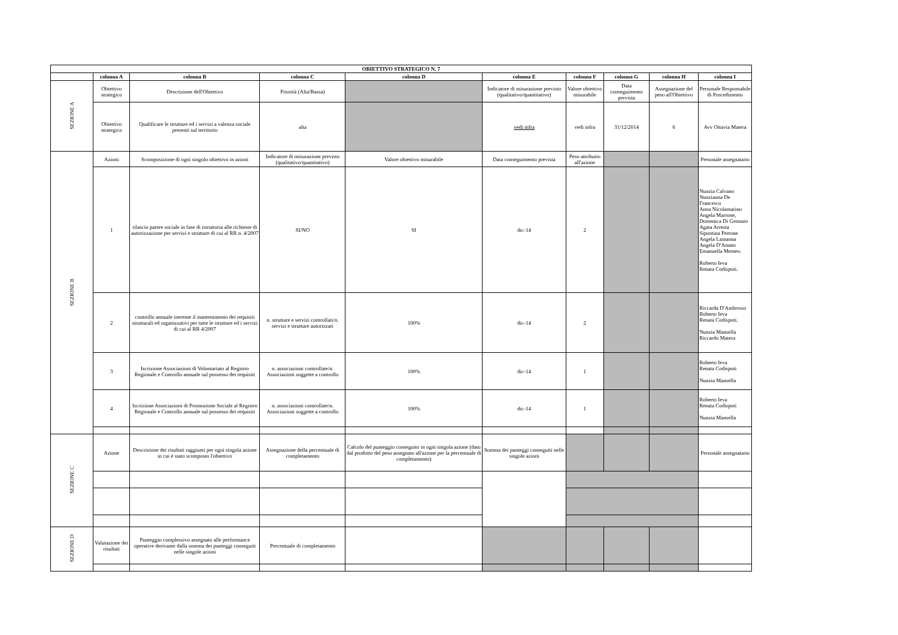| OBIETTIVO STRATEGICO N. 7 | | | | | | | | | |
| --- | --- | --- | --- | --- | --- | --- | --- | --- | --- |
| | colonna A | colonna B | colonna C | colonna D | colonna E | colonna F | colonna G | colonna H | colonna I |
| SEZIONE A | Obiettivo strategico | Descrizione dell'Obiettivo | Priorità (Alta/Bassa) | | Indicatore di misurazione previsto (qualitativo/quantitativo) | Valore obiettivo misurabile | Data conseguimento prevista | Assegnazione del peso all'Obiettivo | Personale Responsabile di Procedimento |
| | Obiettivo strategico | Qualificare le strutture ed i servizi a valenza sociale presenti sul territorio | alta | | vedi infra | vedi infra | 31/12/2014 | 6 | Avv Ottavia Matera |
| SEZIONE B | Azioni | Scomposizione di ogni singolo obiettivo in azioni | Indicatore di misurazione previsto (qualitativo/quantitativo) | Valore obiettivo misurabile | Data conseguimento prevista | Peso attribuito all'azione | | | Personale assegnatario |
| | 1 | rilascio parere sociale in fase di istruttoria alle richieste di autorizzazione per servizi e strutture di cui al RR n. 4/2007 | SI/NO | SI | dic-14 | 2 | | | Nunzia Calvano Nunzianna De Francesco Anna Nicolamarino Angela Marrone, Domenica Di Gennaro Agata Arresta Sipontina Perrone Angela Lamanna Angela D'Amato Emanuella Memeo. Roberto Ieva Renata Codispoti. |
| | 2 | controllo annuale inerente il mantenimento dei requisiti strutturali ed organizzativi per tutte le strutture ed i servizi di cui al RR 4/2007 | n. strutture e servizi controllati/n. servizi e strutture autorizzati | 100% | dic-14 | 2 | | | Riccarda D'Ambrosio Roberto Ieva Renata Codispoti. Nunzia Mansella Riccardo Matera |
| | 3 | Iscrizione Associazioni di Volontariato al Registro Regionale e Controllo annuale sul possesso dei requisiti | n. associazioni controllate/n. Associazioni soggette a controllo | 100% | dic-14 | 1 | | | Roberto Ieva Renata Codispoti Nunzia Mansella |
| | 4 | Iscrizione Associazioni di Promozione Sociale al Registro Regionale e Controllo annuale sul possesso dei requisiti | n. associazioni controllate/n. Associazioni soggette a controllo | 100% | dic-14 | 1 | | | Roberto Ieva Renata Codispoti Nunzia Mansella |
| SEZIONE C | Azione | Descrizione dei risultati raggiunti per ogni singola azione in cui è stato scomposto l'obiettivo | Assegnazione della percentuale di completamento | Calcolo del punteggio conseguito in ogni singola azione (dato dal prodotto del peso assegnato all'azione per la percentuale di completamento) | Somma dei punteggi conseguiti nelle singole azioni | | | | Personale assegnatario |
| SEZIONE D | Valutazione dei risultati | Punteggio complessivo assegnato alle performance operative derivante dalla somma dei punteggi conseguiti nelle singole azioni | Percentuale di completamento | | | | | | |